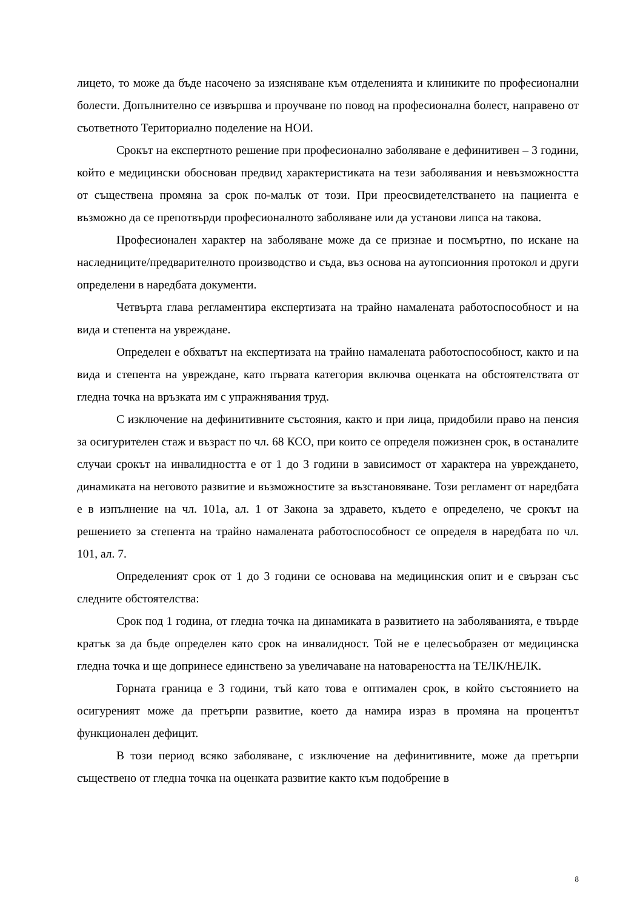лицето, то може да бъде насочено за изясняване към отделенията и клиниките по професионални болести. Допълнително се извършва и проучване по повод на професионална болест, направено от съответното Териториално поделение на НОИ.
Срокът на експертното решение при професионално заболяване е дефинитивен – 3 години, който е медицински обоснован предвид характеристиката на тези заболявания и невъзможността от съществена промяна за срок по-малък от този. При преосвидетелстването на пациента е възможно да се препотвърди професионалното заболяване или да установи липса на такова.
Професионален характер на заболяване може да се признае и посмъртно, по искане на наследниците/предварителното производство и съда, въз основа на аутопсионния протокол и други определени в наредбата документи.
Четвърта глава регламентира експертизата на трайно намалената работоспособност и на вида и степента на увреждане.
Определен е обхватът на експертизата на трайно намалената работоспособност, както и на вида и степента на увреждане, като първата категория включва оценката на обстоятелствата от гледна точка на връзката им с упражнявания труд.
С изключение на дефинитивните състояния, както и при лица, придобили право на пенсия за осигурителен стаж и възраст по чл. 68 КСО, при които се определя пожизнен срок, в останалите случаи срокът на инвалидността е от 1 до 3 години в зависимост от характера на увреждането, динамиката на неговото развитие и възможностите за възстановяване. Този регламент от наредбата е в изпълнение на чл. 101а, ал. 1 от Закона за здравето, където е определено, че срокът на решението за степента на трайно намалената работоспособност се определя в наредбата по чл. 101, ал. 7.
Определеният срок от 1 до 3 години се основава на медицинския опит и е свързан със следните обстоятелства:
Срок под 1 година, от гледна точка на динамиката в развитието на заболяванията, е твърде кратък за да бъде определен като срок на инвалидност. Той не е целесъобразен от медицинска гледна точка и ще допринесе единствено за увеличаване на натовареността на ТЕЛК/НЕЛК.
Горната граница е 3 години, тъй като това е оптимален срок, в който състоянието на осигуреният може да претърпи развитие, което да намира израз в промяна на процентът функционален дефицит.
В този период всяко заболяване, с изключение на дефинитивните, може да претърпи съществено от гледна точка на оценката развитие както към подобрение в
8